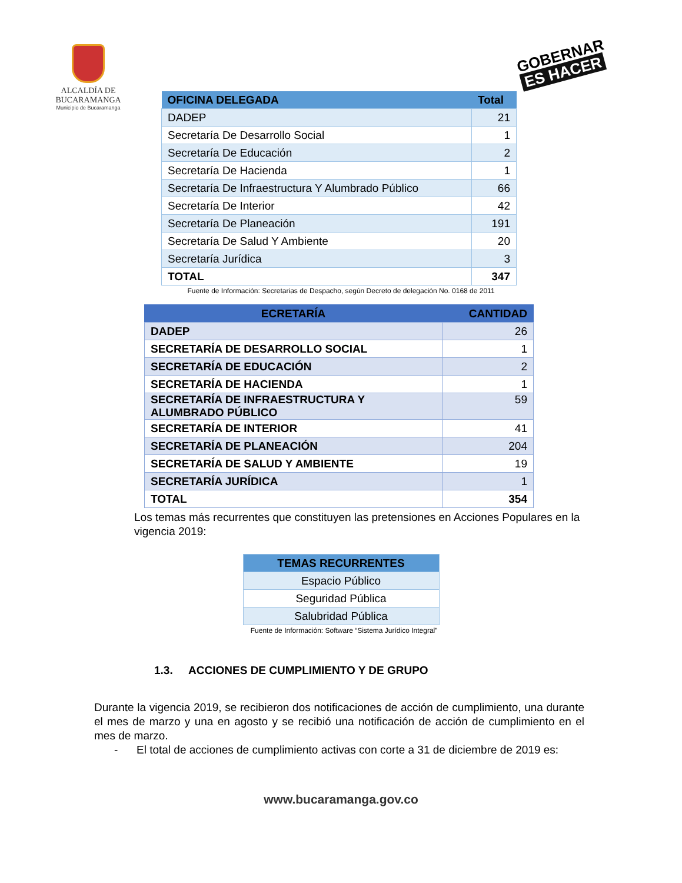ALCALDÍA DE
BUCARAMANGA
Municipio de Bucaramanga
GOBERNAR
ES HACER
| OFICINA DELEGADA | Total |
| --- | --- |
| DADEP | 21 |
| Secretaría De Desarrollo Social | 1 |
| Secretaría De Educación | 2 |
| Secretaría De Hacienda | 1 |
| Secretaría De Infraestructura Y Alumbrado Público | 66 |
| Secretaría De Interior | 42 |
| Secretaría De Planeación | 191 |
| Secretaría De Salud Y Ambiente | 20 |
| Secretaría Jurídica | 3 |
| TOTAL | 347 |
Fuente de Información: Secretarias de Despacho, según Decreto de delegación No. 0168 de 2011
| ECRETARÍA | CANTIDAD |
| --- | --- |
| DADEP | 26 |
| SECRETARÍA DE DESARROLLO SOCIAL | 1 |
| SECRETARÍA DE EDUCACIÓN | 2 |
| SECRETARÍA DE HACIENDA | 1 |
| SECRETARÍA DE INFRAESTRUCTURA Y ALUMBRADO PÚBLICO | 59 |
| SECRETARÍA DE INTERIOR | 41 |
| SECRETARÍA DE PLANEACIÓN | 204 |
| SECRETARÍA DE SALUD Y AMBIENTE | 19 |
| SECRETARÍA JURÍDICA | 1 |
| TOTAL | 354 |
Los temas más recurrentes que constituyen las pretensiones en Acciones Populares en la vigencia 2019:
| TEMAS RECURRENTES |
| --- |
| Espacio Público |
| Seguridad Pública |
| Salubridad Pública |
Fuente de Información: Software “Sistema Jurídico Integral”
1.3. ACCIONES DE CUMPLIMIENTO Y DE GRUPO
Durante la vigencia 2019, se recibieron dos notificaciones de acción de cumplimiento, una durante el mes de marzo y una en agosto y se recibió una notificación de acción de cumplimiento en el mes de marzo.
- El total de acciones de cumplimiento activas con corte a 31 de diciembre de 2019 es:
www.bucaramanga.gov.co